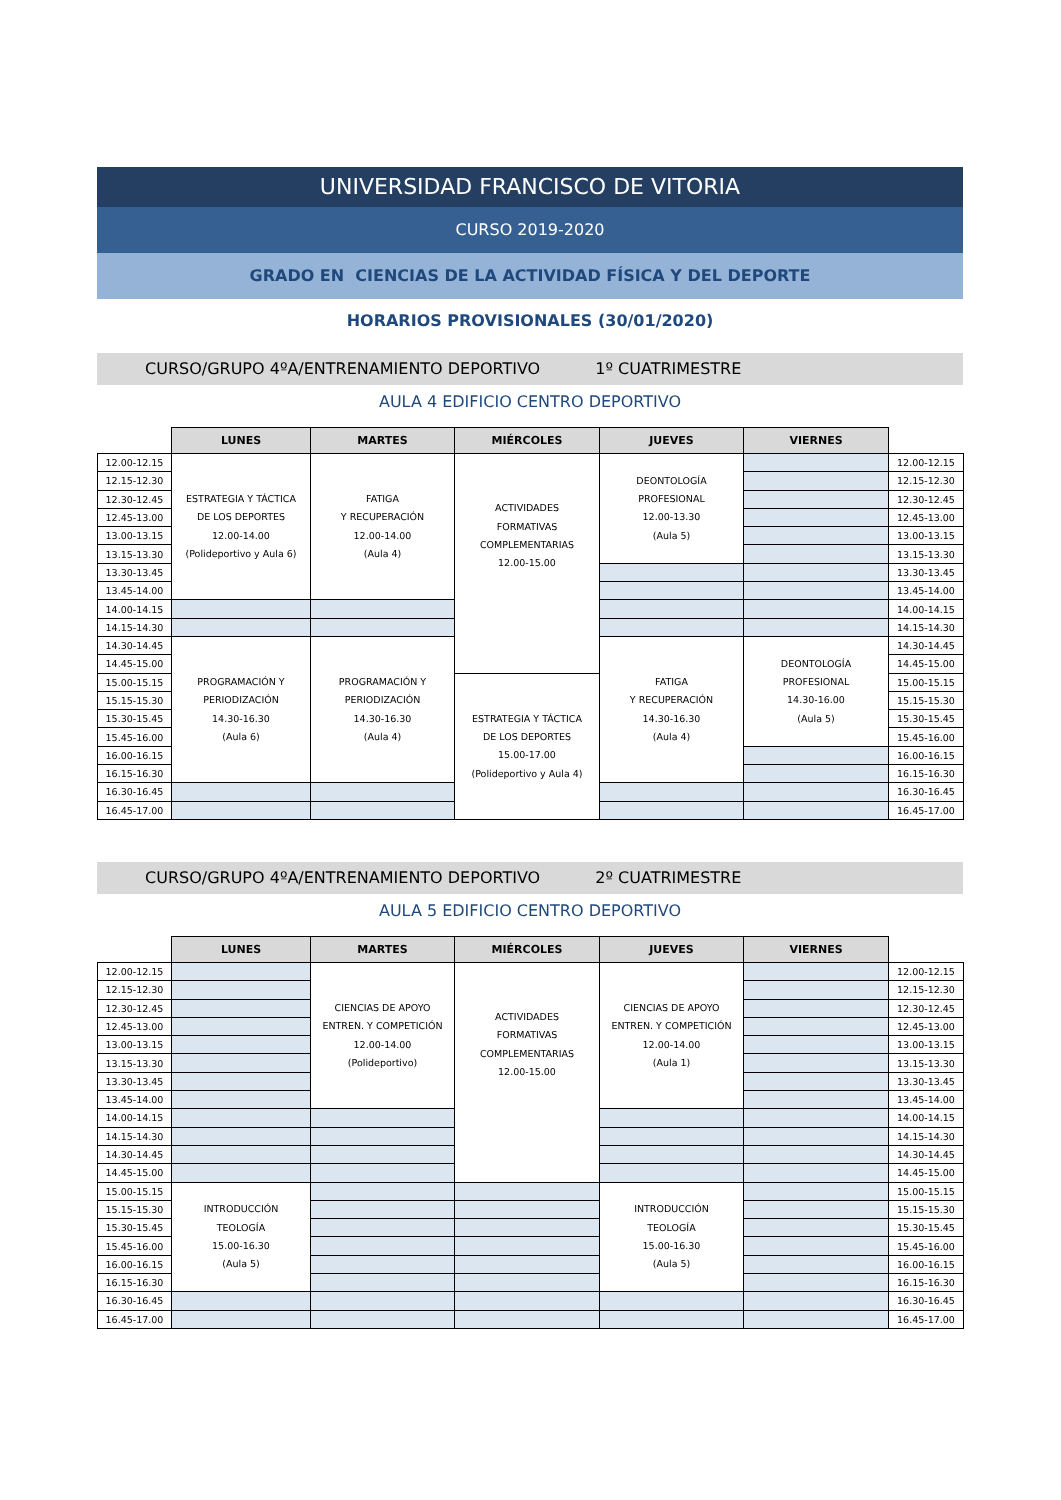UNIVERSIDAD FRANCISCO DE VITORIA
CURSO 2019-2020
GRADO EN CIENCIAS DE LA ACTIVIDAD FÍSICA Y DEL DEPORTE
HORARIOS PROVISIONALES (30/01/2020)
CURSO/GRUPO 4ºA/ENTRENAMIENTO DEPORTIVO 1º CUATRIMESTRE
AULA 4 EDIFICIO CENTRO DEPORTIVO
| | LUNES | MARTES | MIÉRCOLES | JUEVES | VIERNES | |
| --- | --- | --- | --- | --- | --- | --- |
| 12.00-12.15 | ESTRATEGIA Y TÁCTICA DE LOS DEPORTES 12.00-14.00 (Polideportivo y Aula 6) | FATIGA Y RECUPERACIÓN 12.00-14.00 (Aula 4) | ACTIVIDADES FORMATIVAS COMPLEMENTARIAS 12.00-15.00 | DEONTOLOGÍA PROFESIONAL 12.00-13.30 (Aula 5) | | 12.00-12.15 |
| 12.15-12.30 | | | | | | 12.15-12.30 |
| 12.30-12.45 | | | | | | 12.30-12.45 |
| 12.45-13.00 | | | | | | 12.45-13.00 |
| 13.00-13.15 | | | | | | 13.00-13.15 |
| 13.15-13.30 | | | | | | 13.15-13.30 |
| 13.30-13.45 | | | | | | 13.30-13.45 |
| 13.45-14.00 | | | | | | 13.45-14.00 |
| 14.00-14.15 | | | | | | 14.00-14.15 |
| 14.15-14.30 | | | | | | 14.15-14.30 |
| 14.30-14.45 | PROGRAMACIÓN Y PERIODIZACIÓN 14.30-16.30 (Aula 6) | PROGRAMACIÓN Y PERIODIZACIÓN 14.30-16.30 (Aula 4) | | FATIGA Y RECUPERACIÓN 14.30-16.30 (Aula 4) | DEONTOLOGÍA PROFESIONAL 14.30-16.00 (Aula 5) | 14.30-14.45 |
| 14.45-15.00 | | | | | | 14.45-15.00 |
| 15.00-15.15 | | | ESTRATEGIA Y TÁCTICA DE LOS DEPORTES 15.00-17.00 (Polideportivo y Aula 4) | | | 15.00-15.15 |
| 15.15-15.30 | | | | | | 15.15-15.30 |
| 15.30-15.45 | | | | | | 15.30-15.45 |
| 15.45-16.00 | | | | | | 15.45-16.00 |
| 16.00-16.15 | | | | | | 16.00-16.15 |
| 16.15-16.30 | | | | | | 16.15-16.30 |
| 16.30-16.45 | | | | | | 16.30-16.45 |
| 16.45-17.00 | | | | | | 16.45-17.00 |
CURSO/GRUPO 4ºA/ENTRENAMIENTO DEPORTIVO 2º CUATRIMESTRE
AULA 5 EDIFICIO CENTRO DEPORTIVO
| | LUNES | MARTES | MIÉRCOLES | JUEVES | VIERNES | |
| --- | --- | --- | --- | --- | --- | --- |
| 12.00-12.15 | | CIENCIAS DE APOYO ENTREN. Y COMPETICIÓN 12.00-14.00 (Polideportivo) | ACTIVIDADES FORMATIVAS COMPLEMENTARIAS 12.00-15.00 | CIENCIAS DE APOYO ENTREN. Y COMPETICIÓN 12.00-14.00 (Aula 1) | | 12.00-12.15 |
| 12.15-12.30 | | | | | | 12.15-12.30 |
| 12.30-12.45 | | | | | | 12.30-12.45 |
| 12.45-13.00 | | | | | | 12.45-13.00 |
| 13.00-13.15 | | | | | | 13.00-13.15 |
| 13.15-13.30 | | | | | | 13.15-13.30 |
| 13.30-13.45 | | | | | | 13.30-13.45 |
| 13.45-14.00 | | | | | | 13.45-14.00 |
| 14.00-14.15 | | | | | | 14.00-14.15 |
| 14.15-14.30 | | | | | | 14.15-14.30 |
| 14.30-14.45 | | | | | | 14.30-14.45 |
| 14.45-15.00 | | | | | | 14.45-15.00 |
| 15.00-15.15 | INTRODUCCIÓN TEOLOGÍA 15.00-16.30 (Aula 5) | | | INTRODUCCIÓN TEOLOGÍA 15.00-16.30 (Aula 5) | | 15.00-15.15 |
| 15.15-15.30 | | | | | | 15.15-15.30 |
| 15.30-15.45 | | | | | | 15.30-15.45 |
| 15.45-16.00 | | | | | | 15.45-16.00 |
| 16.00-16.15 | | | | | | 16.00-16.15 |
| 16.15-16.30 | | | | | | 16.15-16.30 |
| 16.30-16.45 | | | | | | 16.30-16.45 |
| 16.45-17.00 | | | | | | 16.45-17.00 |